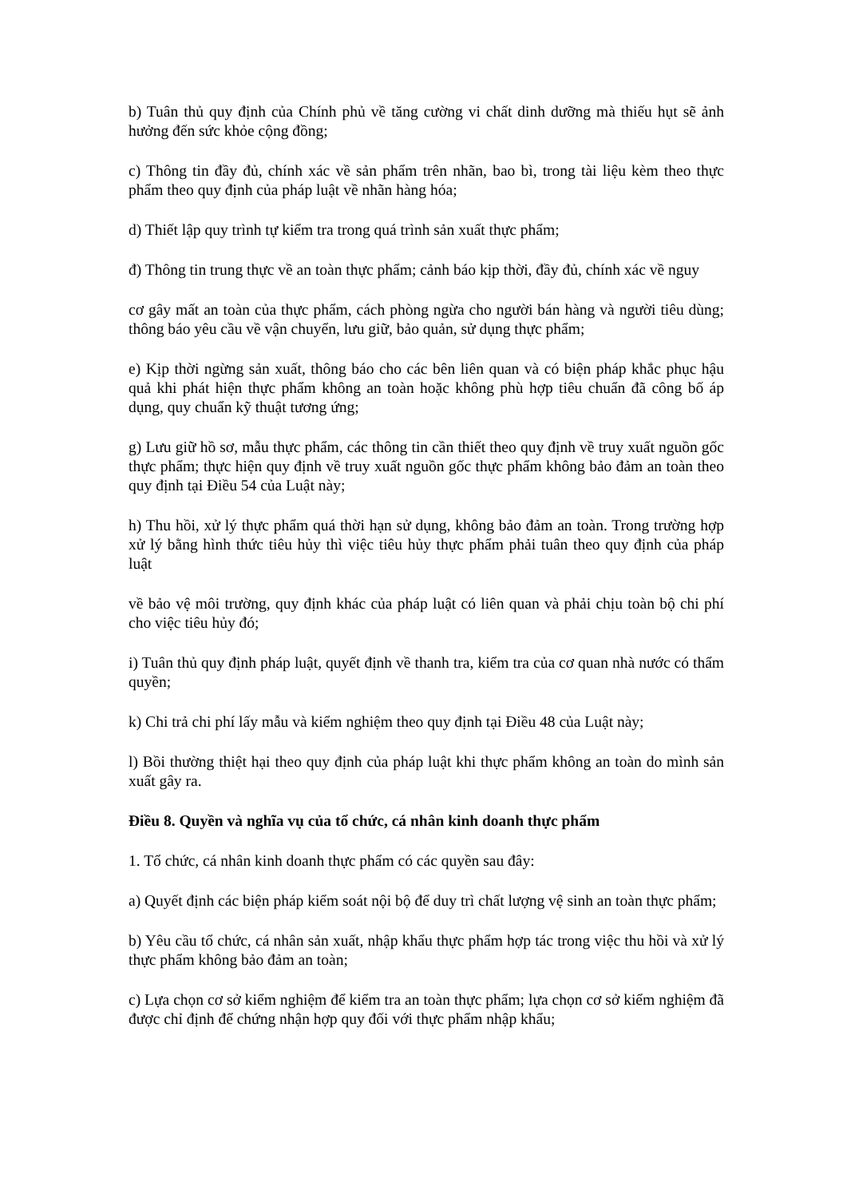b) Tuân thủ quy định của Chính phủ về tăng cường vi chất dinh dưỡng mà thiếu hụt sẽ ảnh hưởng đến sức khỏe cộng đồng;
c) Thông tin đầy đủ, chính xác về sản phẩm trên nhãn, bao bì, trong tài liệu kèm theo thực phẩm theo quy định của pháp luật về nhãn hàng hóa;
d) Thiết lập quy trình tự kiểm tra trong quá trình sản xuất thực phẩm;
đ) Thông tin trung thực về an toàn thực phẩm; cảnh báo kịp thời, đầy đủ, chính xác về nguy
cơ gây mất an toàn của thực phẩm, cách phòng ngừa cho người bán hàng và người tiêu dùng; thông báo yêu cầu về vận chuyển, lưu giữ, bảo quản, sử dụng thực phẩm;
e) Kịp thời ngừng sản xuất, thông báo cho các bên liên quan và có biện pháp khắc phục hậu quả khi phát hiện thực phẩm không an toàn hoặc không phù hợp tiêu chuẩn đã công bố áp dụng, quy chuẩn kỹ thuật tương ứng;
g) Lưu giữ hồ sơ, mẫu thực phẩm, các thông tin cần thiết theo quy định về truy xuất nguồn gốc thực phẩm; thực hiện quy định về truy xuất nguồn gốc thực phẩm không bảo đảm an toàn theo quy định tại Điều 54 của Luật này;
h) Thu hồi, xử lý thực phẩm quá thời hạn sử dụng, không bảo đảm an toàn. Trong trường hợp xử lý bằng hình thức tiêu hủy thì việc tiêu hủy thực phẩm phải tuân theo quy định của pháp luật
về bảo vệ môi trường, quy định khác của pháp luật có liên quan và phải chịu toàn bộ chi phí cho việc tiêu hủy đó;
i) Tuân thủ quy định pháp luật, quyết định về thanh tra, kiểm tra của cơ quan nhà nước có thẩm quyền;
k) Chi trả chi phí lấy mẫu và kiểm nghiệm theo quy định tại Điều 48 của Luật này;
l) Bồi thường thiệt hại theo quy định của pháp luật khi thực phẩm không an toàn do mình sản xuất gây ra.
Điều 8. Quyền và nghĩa vụ của tổ chức, cá nhân kinh doanh thực phẩm
1. Tổ chức, cá nhân kinh doanh thực phẩm có các quyền sau đây:
a) Quyết định các biện pháp kiểm soát nội bộ để duy trì chất lượng vệ sinh an toàn thực phẩm;
b) Yêu cầu tổ chức, cá nhân sản xuất, nhập khẩu thực phẩm hợp tác trong việc thu hồi và xử lý thực phẩm không bảo đảm an toàn;
c) Lựa chọn cơ sở kiểm nghiệm để kiểm tra an toàn thực phẩm; lựa chọn cơ sở kiểm nghiệm đã được chỉ định để chứng nhận hợp quy đối với thực phẩm nhập khẩu;